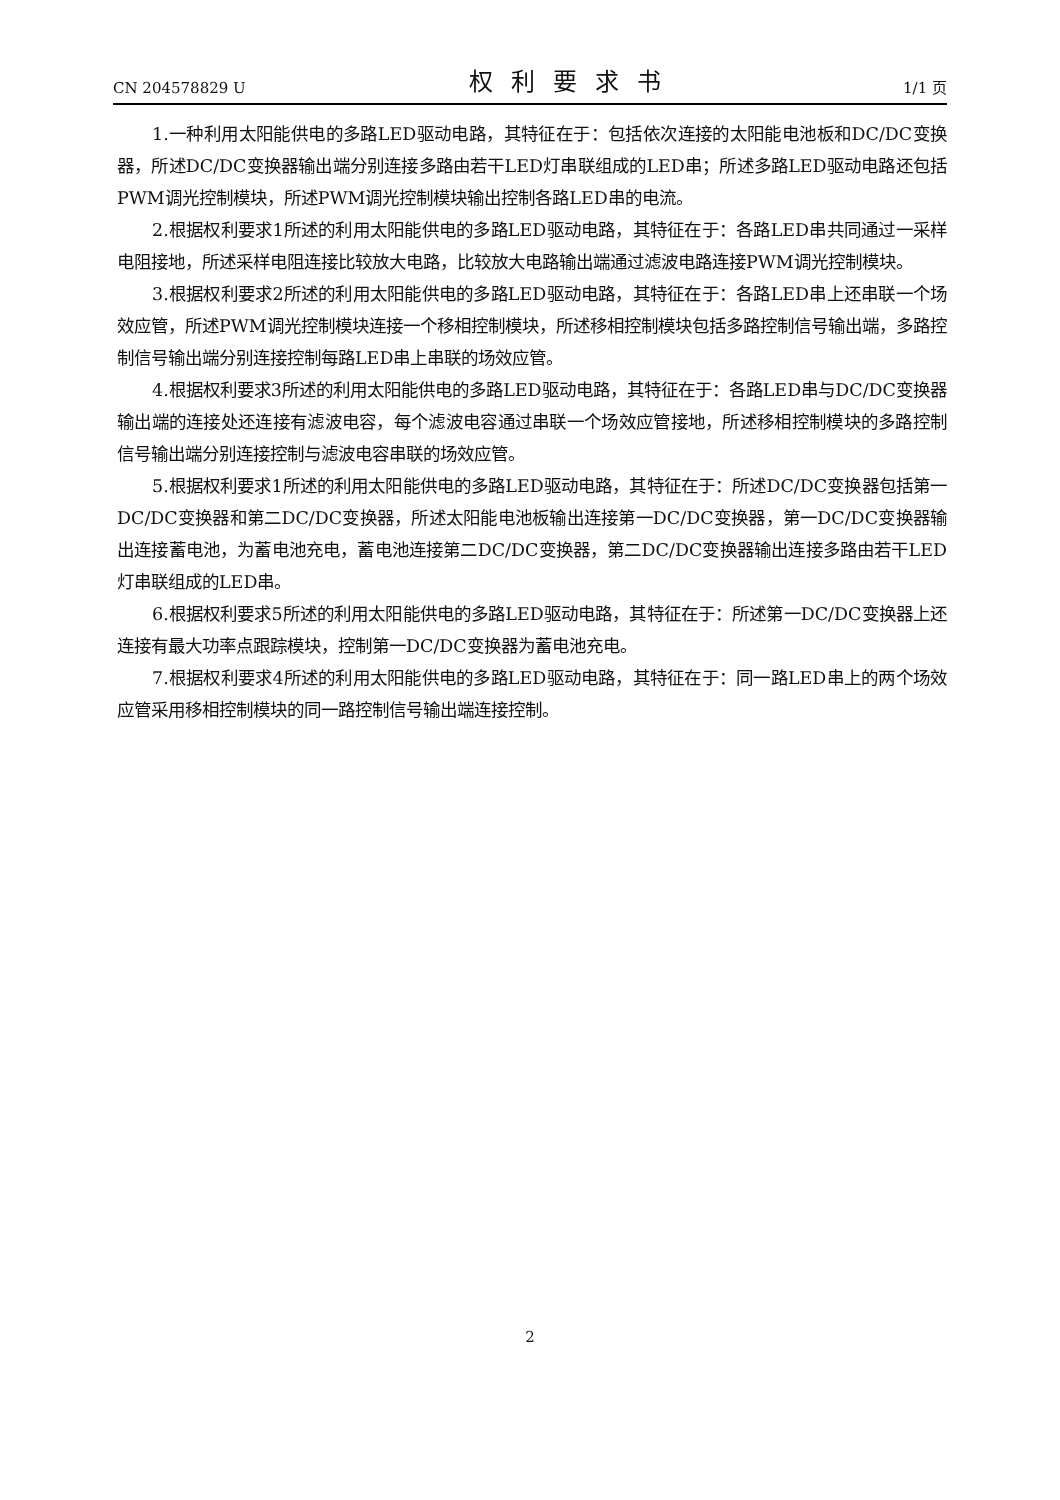CN 204578829 U 权利要求书 1/1 页
1.一种利用太阳能供电的多路LED驱动电路，其特征在于：包括依次连接的太阳能电池板和DC/DC变换器，所述DC/DC变换器输出端分别连接多路由若干LED灯串联组成的LED串；所述多路LED驱动电路还包括PWM调光控制模块，所述PWM调光控制模块输出控制各路LED串的电流。
2.根据权利要求1所述的利用太阳能供电的多路LED驱动电路，其特征在于：各路LED串共同通过一采样电阻接地，所述采样电阻连接比较放大电路，比较放大电路输出端通过滤波电路连接PWM调光控制模块。
3.根据权利要求2所述的利用太阳能供电的多路LED驱动电路，其特征在于：各路LED串上还串联一个场效应管，所述PWM调光控制模块连接一个移相控制模块，所述移相控制模块包括多路控制信号输出端，多路控制信号输出端分别连接控制每路LED串上串联的场效应管。
4.根据权利要求3所述的利用太阳能供电的多路LED驱动电路，其特征在于：各路LED串与DC/DC变换器输出端的连接处还连接有滤波电容，每个滤波电容通过串联一个场效应管接地，所述移相控制模块的多路控制信号输出端分别连接控制与滤波电容串联的场效应管。
5.根据权利要求1所述的利用太阳能供电的多路LED驱动电路，其特征在于：所述DC/DC变换器包括第一DC/DC变换器和第二DC/DC变换器，所述太阳能电池板输出连接第一DC/DC变换器，第一DC/DC变换器输出连接蓄电池，为蓄电池充电，蓄电池连接第二DC/DC变换器，第二DC/DC变换器输出连接多路由若干LED灯串联组成的LED串。
6.根据权利要求5所述的利用太阳能供电的多路LED驱动电路，其特征在于：所述第一DC/DC变换器上还连接有最大功率点跟踪模块，控制第一DC/DC变换器为蓄电池充电。
7.根据权利要求4所述的利用太阳能供电的多路LED驱动电路，其特征在于：同一路LED串上的两个场效应管采用移相控制模块的同一路控制信号输出端连接控制。
2